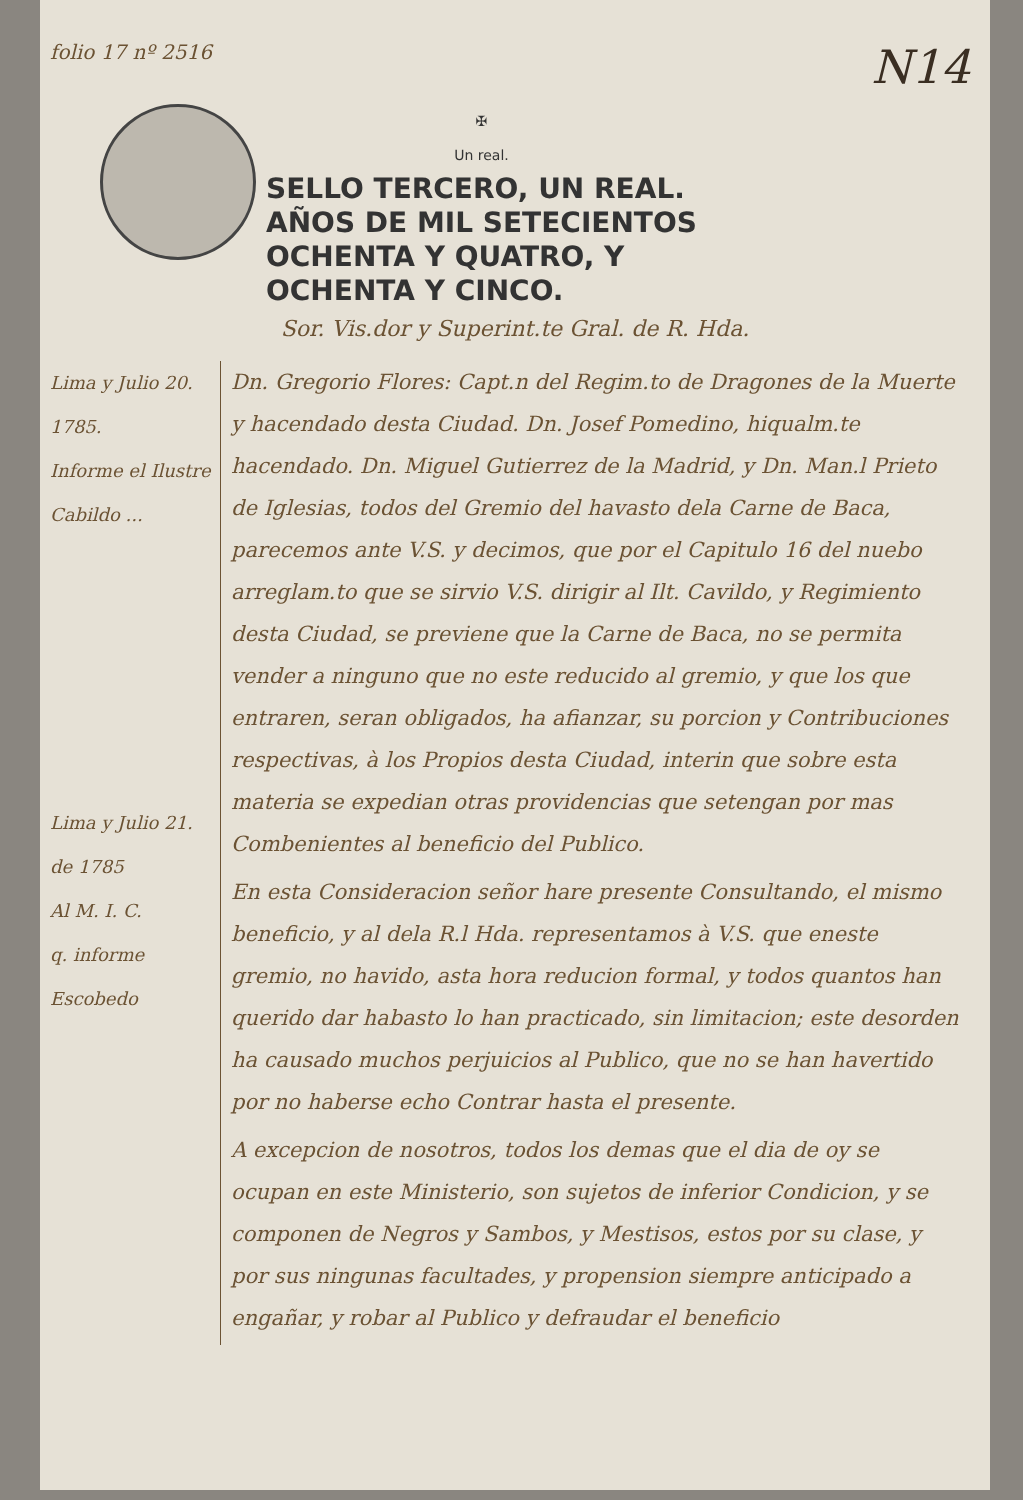folio 17 nº 2516 N14
✠
Un real.
SELLO TERCERO, UN REAL.
AÑOS DE MIL SETECIENTOS
OCHENTA Y QUATRO, Y
OCHENTA Y CINCO.
Sor. Vis.dor y Superint.te Gral. de R. Hda.
Lima y Julio 20.
1785.
Informe el Ilustre Cabildo ...
Lima y Julio 21.
de 1785
Al M. I. C.
q. informe
Escobedo
Dn. Gregorio Flores: Capt.n del Regim.to de Dragones de la Muerte y hacendado desta Ciudad. Dn. Josef Pomedino, hiqualm.te hacendado. Dn. Miguel Gutierrez de la Madrid, y Dn. Man.l Prieto de Iglesias, todos del Gremio del havasto dela Carne de Baca, parecemos ante V.S. y decimos, que por el Capitulo 16 del nuebo arreglam.to que se sirvio V.S. dirigir al Ilt. Cavildo, y Regimiento desta Ciudad, se previene que la Carne de Baca, no se permita vender a ninguno que no este reducido al gremio, y que los que entraren, seran obligados, ha afianzar, su porcion y Contribuciones respectivas, à los Propios desta Ciudad, interin que sobre esta materia se expedian otras providencias que setengan por mas Combenientes al beneficio del Publico.
En esta Consideracion señor hare presente Consultando, el mismo beneficio, y al dela R.l Hda. representamos à V.S. que eneste gremio, no havido, asta hora reducion formal, y todos quantos han querido dar habasto lo han practicado, sin limitacion; este desorden ha causado muchos perjuicios al Publico, que no se han havertido por no haberse echo Contrar hasta el presente.
A excepcion de nosotros, todos los demas que el dia de oy se ocupan en este Ministerio, son sujetos de inferior Condicion, y se componen de Negros y Sambos, y Mestisos, estos por su clase, y por sus ningunas facultades, y propension siempre anticipado a engañar, y robar al Publico y defraudar el beneficio